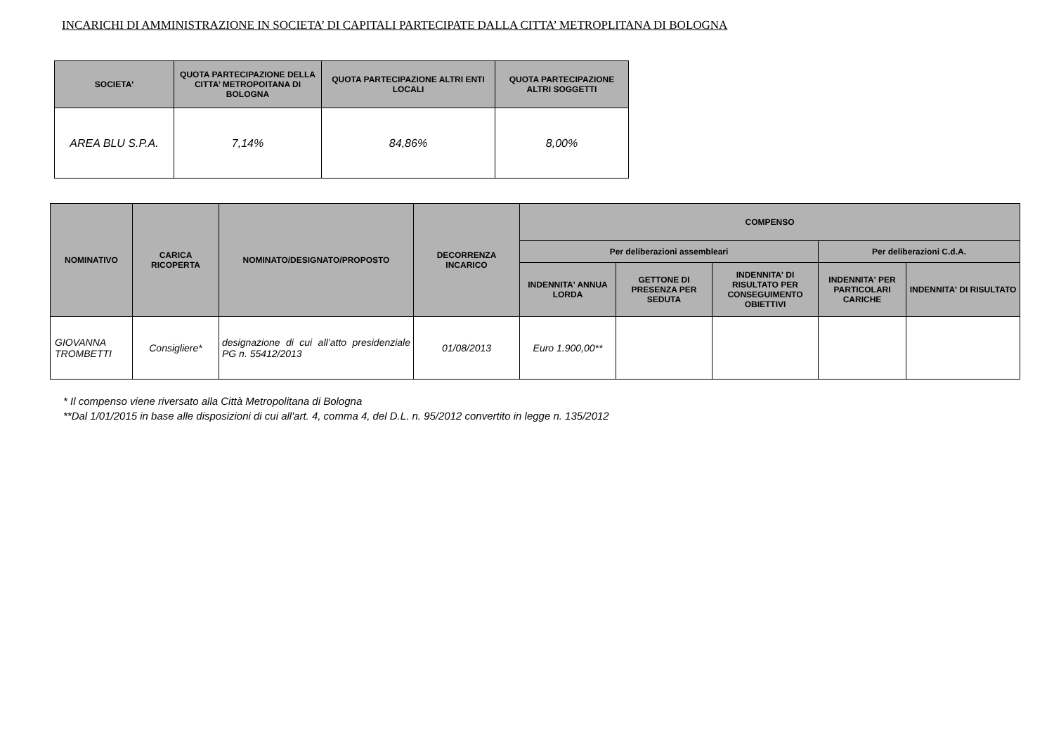INCARICHI DI AMMINISTRAZIONE IN SOCIETA’ DI CAPITALI PARTECIPATE DALLA CITTA’ METROPLITANA DI BOLOGNA
| SOCIETA' | QUOTA PARTECIPAZIONE DELLA CITTA’ METROPOITANA DI BOLOGNA | QUOTA PARTECIPAZIONE ALTRI ENTI LOCALI | QUOTA PARTECIPAZIONE ALTRI SOGGETTI |
| --- | --- | --- | --- |
| AREA BLU S.P.A. | 7,14% | 84,86% | 8,00% |
| NOMINATIVO | CARICA RICOPERTA | NOMINATO/DESIGNATO/PROPOSTO | DECORRENZA INCARICO | COMPENSO | | | | |
| --- | --- | --- | --- | --- | --- | --- | --- | --- |
| | | | | Per deliberazioni assembleari | | | Per deliberazioni C.d.A. | |
| | | | | INDENNITA' ANNUA LORDA | GETTONE DI PRESENZA PER SEDUTA | INDENNITA' DI RISULTATO PER CONSEGUIMENTO OBIETTIVI | INDENNITA' PER PARTICOLARI CARICHE | INDENNITA' DI RISULTATO |
| GIOVANNA TROMBETTI | Consigliere* | designazione di cui all’atto presidenziale PG n. 55412/2013 | 01/08/2013 | Euro 1.900,00** | | | | |
* Il compenso viene riversato alla Città Metropolitana di Bologna
**Dal 1/01/2015 in base alle disposizioni di cui all'art. 4, comma 4, del D.L. n. 95/2012 convertito in legge n. 135/2012